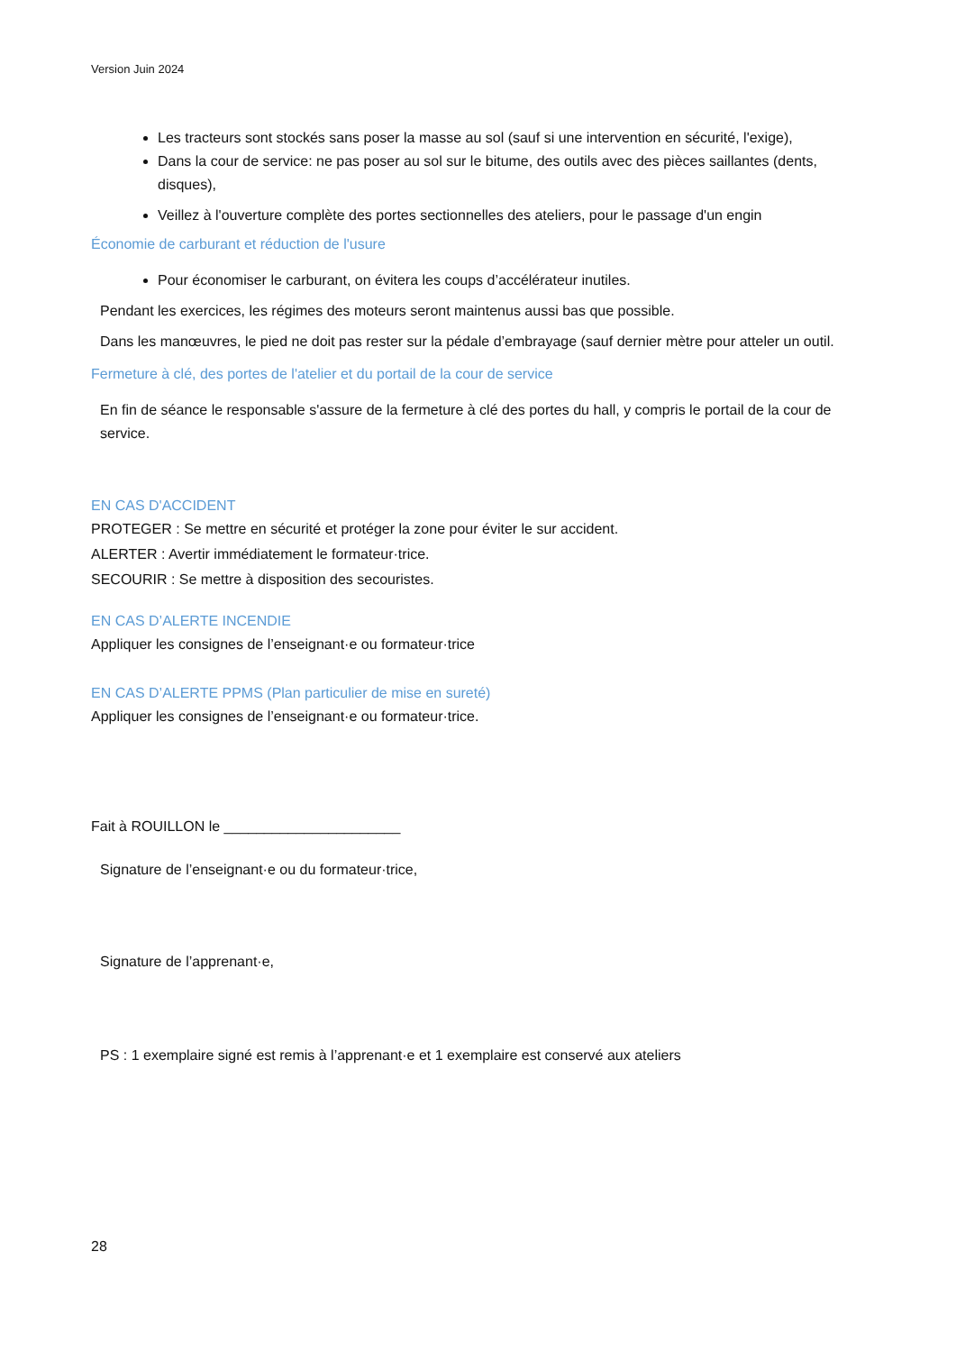Version Juin 2024
Les tracteurs sont stockés sans poser la masse au sol (sauf si une intervention en sécurité, l'exige),
Dans la cour de service: ne pas poser au sol sur le bitume, des outils avec des pièces saillantes (dents, disques),
Veillez à l'ouverture complète des portes sectionnelles des ateliers, pour le passage d'un engin
Économie de carburant et réduction de l'usure
Pour économiser le carburant, on évitera les coups d’accélérateur inutiles.
Pendant les exercices, les régimes des moteurs seront maintenus aussi bas que possible.
Dans les manœuvres, le pied ne doit pas rester sur la pédale d’embrayage (sauf dernier mètre pour atteler un outil.
Fermeture à clé, des portes de l'atelier et du portail de la cour de service
En fin de séance le responsable s'assure de la fermeture à clé des portes du hall, y compris le portail de la cour de service.
EN CAS D'ACCIDENT
PROTEGER : Se mettre en sécurité et protéger la zone pour éviter le sur accident.
ALERTER : Avertir immédiatement le formateur·trice.
SECOURIR : Se mettre à disposition des secouristes.
EN CAS D’ALERTE INCENDIE
Appliquer les consignes de l’enseignant·e ou formateur·trice
EN CAS D’ALERTE PPMS (Plan particulier de mise en sureté)
Appliquer les consignes de l’enseignant·e ou formateur·trice.
Fait à ROUILLON le ______________________
Signature de l’enseignant·e ou du formateur·trice,
Signature de l’apprenant·e,
PS : 1 exemplaire signé est remis à l’apprenant·e et 1 exemplaire est conservé aux ateliers
28